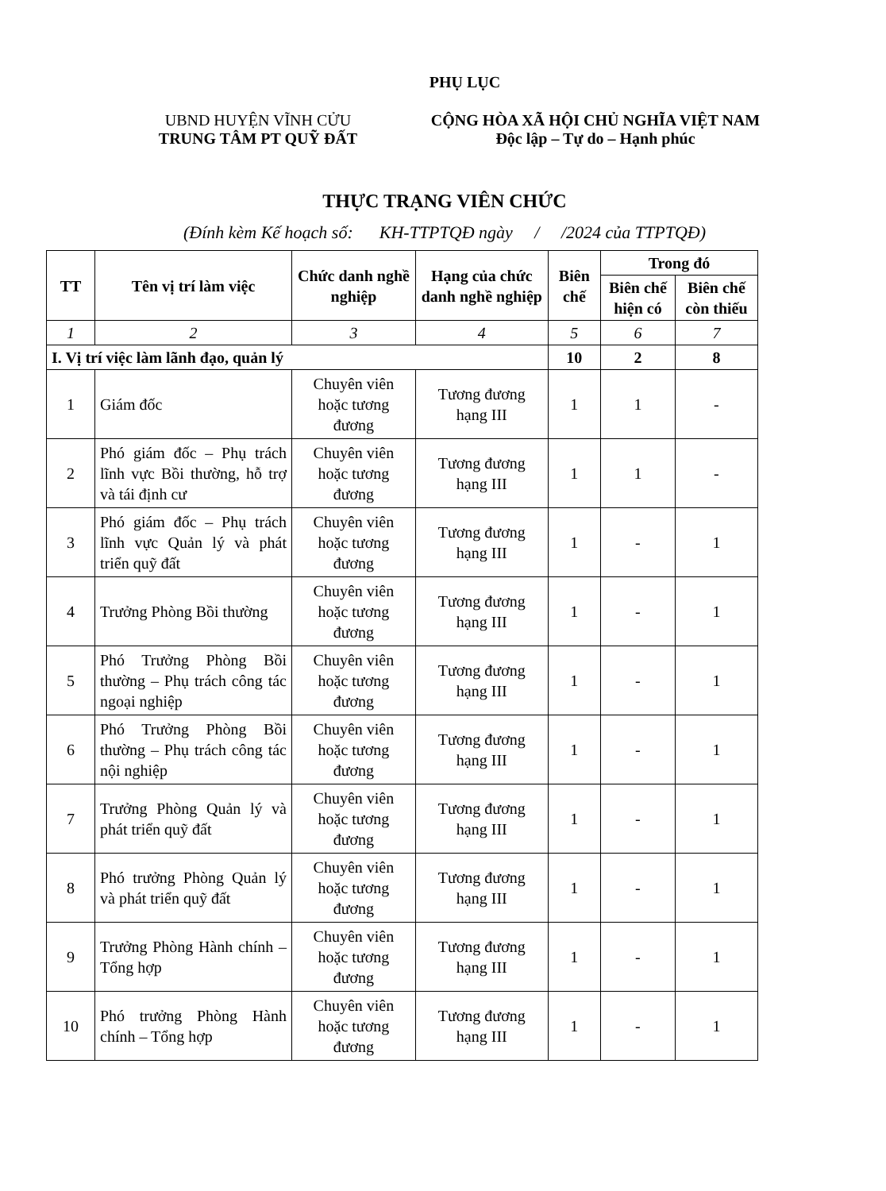PHỤ LỤC
UBND HUYỆN VĨNH CỬU
TRUNG TÂM PT QUỸ ĐẤT
CỘNG HÒA XÃ HỘI CHỦ NGHĨA VIỆT NAM
Độc lập – Tự do – Hạnh phúc
THỰC TRẠNG VIÊN CHỨC
(Đính kèm Kế hoạch số: KH-TTPTQĐ ngày / /2024 của TTPTQĐ)
| TT | Tên vị trí làm việc | Chức danh nghề nghiệp | Hạng của chức danh nghề nghiệp | Biên chế | Trong đó | |
| --- | --- | --- | --- | --- | --- | --- |
| | | | | | Biên chế hiện có | Biên chế còn thiếu |
| 1 | 2 | 3 | 4 | 5 | 6 | 7 |
| I. Vị trí việc làm lãnh đạo, quản lý | | | | 10 | 2 | 8 |
| 1 | Giám đốc | Chuyên viên hoặc tương đương | Tương đương hạng III | 1 | 1 | - |
| 2 | Phó giám đốc – Phụ trách lĩnh vực Bồi thường, hỗ trợ và tái định cư | Chuyên viên hoặc tương đương | Tương đương hạng III | 1 | 1 | - |
| 3 | Phó giám đốc – Phụ trách lĩnh vực Quản lý và phát triển quỹ đất | Chuyên viên hoặc tương đương | Tương đương hạng III | 1 | - | 1 |
| 4 | Trưởng Phòng Bồi thường | Chuyên viên hoặc tương đương | Tương đương hạng III | 1 | - | 1 |
| 5 | Phó Trưởng Phòng Bồi thường – Phụ trách công tác ngoại nghiệp | Chuyên viên hoặc tương đương | Tương đương hạng III | 1 | - | 1 |
| 6 | Phó Trưởng Phòng Bồi thường – Phụ trách công tác nội nghiệp | Chuyên viên hoặc tương đương | Tương đương hạng III | 1 | - | 1 |
| 7 | Trưởng Phòng Quản lý và phát triển quỹ đất | Chuyên viên hoặc tương đương | Tương đương hạng III | 1 | - | 1 |
| 8 | Phó trưởng Phòng Quản lý và phát triển quỹ đất | Chuyên viên hoặc tương đương | Tương đương hạng III | 1 | - | 1 |
| 9 | Trưởng Phòng Hành chính – Tổng hợp | Chuyên viên hoặc tương đương | Tương đương hạng III | 1 | - | 1 |
| 10 | Phó trưởng Phòng Hành chính – Tổng hợp | Chuyên viên hoặc tương đương | Tương đương hạng III | 1 | - | 1 |